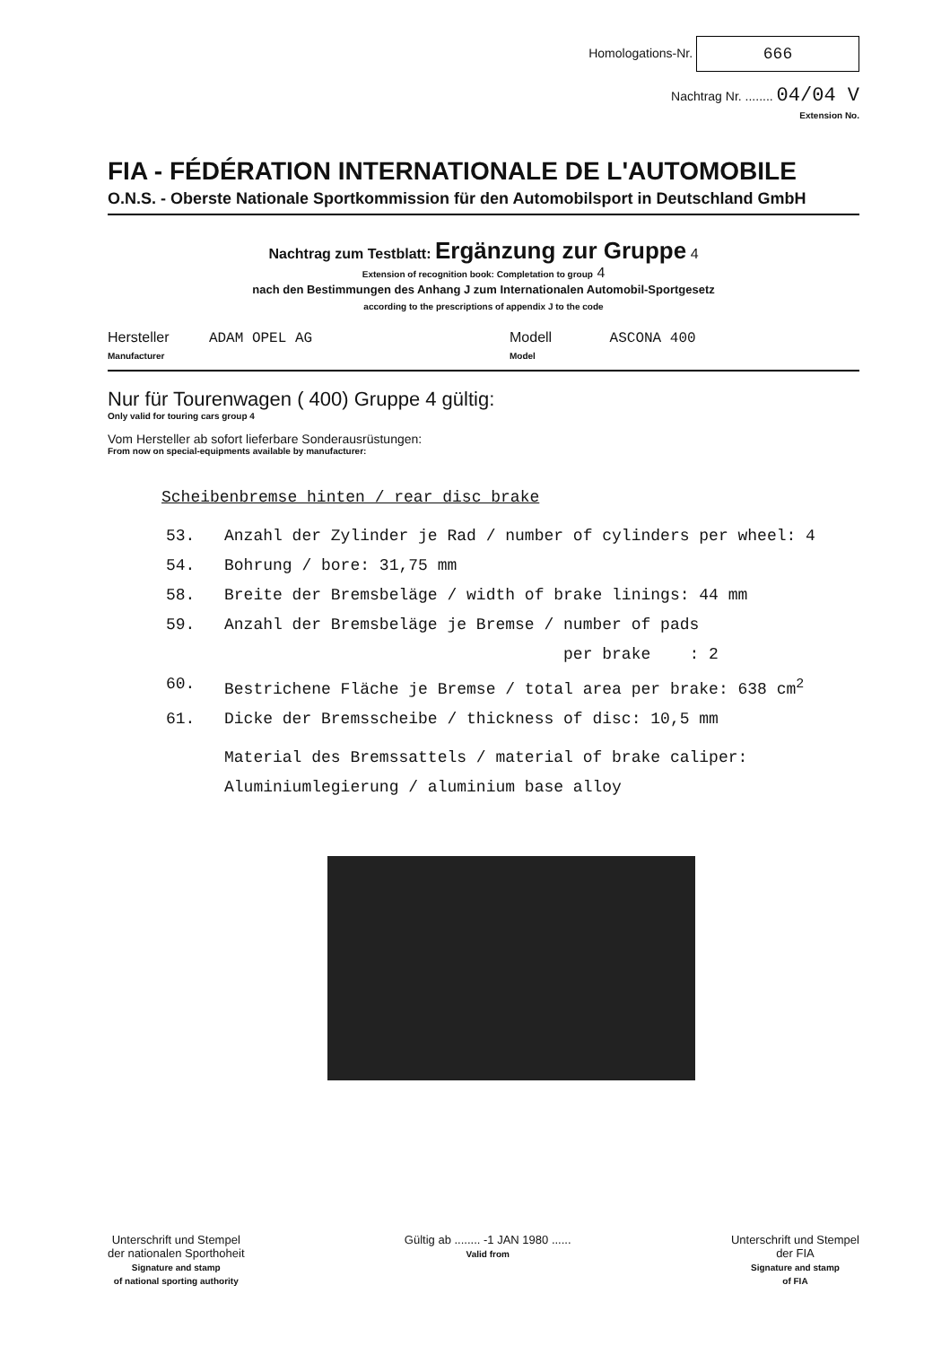Homologations-Nr. 666
Nachtrag Nr. ........ 04/04 V
Extension No.
FIA - FÉDÉRATION INTERNATIONALE DE L'AUTOMOBILE
O.N.S. - Oberste Nationale Sportkommission für den Automobilsport in Deutschland GmbH
Nachtrag zum Testblatt: Ergänzung zur Gruppe 4
Extension of recognition book: Completation to group 4
nach den Bestimmungen des Anhang J zum Internationalen Automobil-Sportgesetz
according to the prescriptions of appendix J to the code
Hersteller ADAM OPEL AG
Manufacturer
Modell ASCONA 400
Model
Nur für Tourenwagen ( 400) Gruppe 4 gültig:
Only valid for touring cars group 4
Vom Hersteller ab sofort lieferbare Sonderausrüstungen:
From now on special-equipments available by manufacturer:
Scheibenbremse hinten / rear disc brake
53. Anzahl der Zylinder je Rad / number of cylinders per wheel: 4
54. Bohrung / bore: 31,75 mm
58. Breite der Bremsbeläge / width of brake linings: 44 mm
59. Anzahl der Bremsbeläge je Bremse / number of pads
per brake : 2
60. Bestrichene Fläche je Bremse / total area per brake: 638 cm<sup>2</sup>
61. Dicke der Bremsscheibe / thickness of disc: 10,5 mm
Material des Bremssattels / material of brake caliper:
Aluminiumlegierung / aluminium base alloy
Unterschrift und Stempel
der nationalen Sporthoheit
Signature and stamp
of national sporting authority
Gültig ab ........ -1 JAN 1980 ......
Valid from
Unterschrift und Stempel
der FIA
Signature and stamp
of FIA